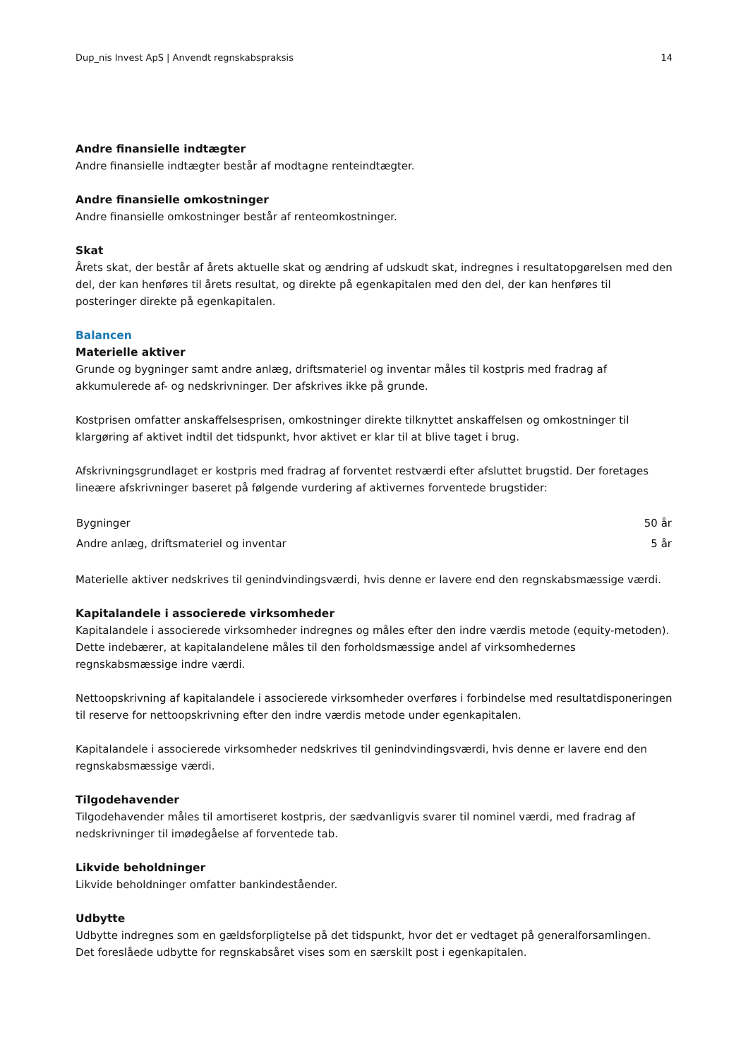Dup_nis Invest ApS | Anvendt regnskabspraksis 14
Andre finansielle indtægter
Andre finansielle indtægter består af modtagne renteindtægter.
Andre finansielle omkostninger
Andre finansielle omkostninger består af renteomkostninger.
Skat
Årets skat, der består af årets aktuelle skat og ændring af udskudt skat, indregnes i resultatopgørelsen med den del, der kan henføres til årets resultat, og direkte på egenkapitalen med den del, der kan henføres til posteringer direkte på egenkapitalen.
Balancen
Materielle aktiver
Grunde og bygninger samt andre anlæg, driftsmateriel og inventar måles til kostpris med fradrag af akkumulerede af- og nedskrivninger. Der afskrives ikke på grunde.
Kostprisen omfatter anskaffelsesprisen, omkostninger direkte tilknyttet anskaffelsen og omkostninger til klargøring af aktivet indtil det tidspunkt, hvor aktivet er klar til at blive taget i brug.
Afskrivningsgrundlaget er kostpris med fradrag af forventet restværdi efter afsluttet brugstid. Der foretages lineære afskrivninger baseret på følgende vurdering af aktivernes forventede brugstider:
| Bygninger | 50 år |
| Andre anlæg, driftsmateriel og inventar | 5 år |
Materielle aktiver nedskrives til genindvindingsværdi, hvis denne er lavere end den regnskabsmæssige værdi.
Kapitalandele i associerede virksomheder
Kapitalandele i associerede virksomheder indregnes og måles efter den indre værdis metode (equity-metoden). Dette indebærer, at kapitalandelene måles til den forholdsmæssige andel af virksomhedernes regnskabsmæssige indre værdi.
Nettoopskrivning af kapitalandele i associerede virksomheder overføres i forbindelse med resultatdisponeringen til reserve for nettoopskrivning efter den indre værdis metode under egenkapitalen.
Kapitalandele i associerede virksomheder nedskrives til genindvindingsværdi, hvis denne er lavere end den regnskabsmæssige værdi.
Tilgodehavender
Tilgodehavender måles til amortiseret kostpris, der sædvanligvis svarer til nominel værdi, med fradrag af nedskrivninger til imødegåelse af forventede tab.
Likvide beholdninger
Likvide beholdninger omfatter bankindeståender.
Udbytte
Udbytte indregnes som en gældsforpligtelse på det tidspunkt, hvor det er vedtaget på generalforsamlingen. Det foreslåede udbytte for regnskabsåret vises som en særskilt post i egenkapitalen.